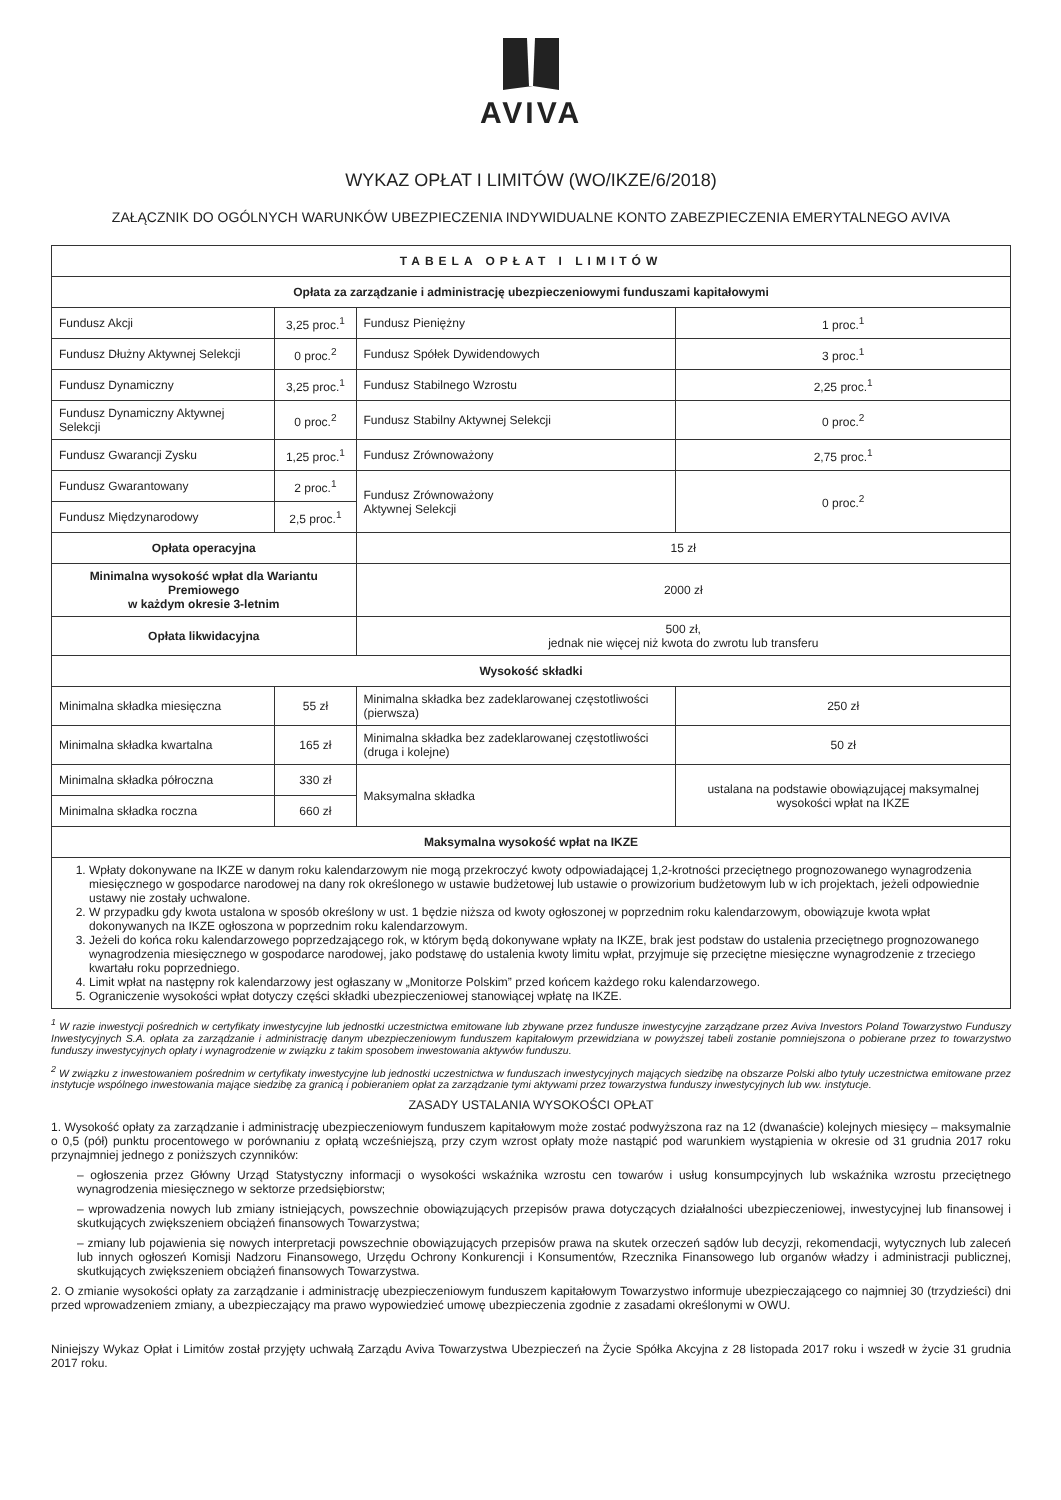AVIVA
WYKAZ OPŁAT I LIMITÓW (WO/IKZE/6/2018)
ZAŁĄCZNIK DO OGÓLNYCH WARUNKÓW UBEZPIECZENIA INDYWIDUALNE KONTO ZABEZPIECZENIA EMERYTALNEGO AVIVA
| TABELA OPŁAT I LIMITÓW | | | |
| --- | --- | --- | --- |
| Opłata za zarządzanie i administrację ubezpieczeniowymi funduszami kapitałowymi | | | |
| Fundusz Akcji | 3,25 proc.<sup>1</sup> | Fundusz Pieniężny | 1 proc.<sup>1</sup> |
| Fundusz Dłużny Aktywnej Selekcji | 0 proc.<sup>2</sup> | Fundusz Spółek Dywidendowych | 3 proc.<sup>1</sup> |
| Fundusz Dynamiczny | 3,25 proc.<sup>1</sup> | Fundusz Stabilnego Wzrostu | 2,25 proc.<sup>1</sup> |
| Fundusz Dynamiczny Aktywnej Selekcji | 0 proc.<sup>2</sup> | Fundusz Stabilny Aktywnej Selekcji | 0 proc.<sup>2</sup> |
| Fundusz Gwarancji Zysku | 1,25 proc.<sup>1</sup> | Fundusz Zrównoważony | 2,75 proc.<sup>1</sup> |
| Fundusz Gwarantowany | 2 proc.<sup>1</sup> | Fundusz Zrównoważony Aktywnej Selekcji | 0 proc.<sup>2</sup> |
| Fundusz Międzynarodowy | 2,5 proc.<sup>1</sup> | | |
| Opłata operacyjna | | 15 zł | |
| Minimalna wysokość wpłat dla Wariantu Premiowego w każdym okresie 3-letnim | | 2000 zł | |
| Opłata likwidacyjna | | 500 zł, jednak nie więcej niż kwota do zwrotu lub transferu | |
| Wysokość składki | | | |
| Minimalna składka miesięczna | 55 zł | Minimalna składka bez zadeklarowanej częstotliwości (pierwsza) | 250 zł |
| Minimalna składka kwartalna | 165 zł | Minimalna składka bez zadeklarowanej częstotliwości (druga i kolejne) | 50 zł |
| Minimalna składka półroczna | 330 zł | Maksymalna składka | ustalana na podstawie obowiązującej maksymalnej wysokości wpłat na IKZE |
| Minimalna składka roczna | 660 zł | | |
| Maksymalna wysokość wpłat na IKZE | | | |
| 1. Wpłaty dokonywane na IKZE w danym roku kalendarzowym nie mogą przekroczyć kwoty odpowiadającej 1,2-krotności przeciętnego prognozowanego wynagrodzenia miesięcznego w gospodarce narodowej na dany rok określonego w ustawie budżetowej lub ustawie o prowizorium budżetowym lub w ich projektach, jeżeli odpowiednie ustawy nie zostały uchwalone. 2. W przypadku gdy kwota ustalona w sposób określony w ust. 1 będzie niższa od kwoty ogłoszonej w poprzednim roku kalendarzowym, obowiązuje kwota wpłat dokonywanych na IKZE ogłoszona w poprzednim roku kalendarzowym. 3. Jeżeli do końca roku kalendarzowego poprzedzającego rok, w którym będą dokonywane wpłaty na IKZE, brak jest podstaw do ustalenia przeciętnego prognozowanego wynagrodzenia miesięcznego w gospodarce narodowej, jako podstawę do ustalenia kwoty limitu wpłat, przyjmuje się przeciętne miesięczne wynagrodzenie z trzeciego kwartału roku poprzedniego. 4. Limit wpłat na następny rok kalendarzowy jest ogłaszany w „Monitorze Polskim” przed końcem każdego roku kalendarzowego. 5. Ograniczenie wysokości wpłat dotyczy części składki ubezpieczeniowej stanowiącej wpłatę na IKZE. | | | |
<sup>1</sup> W razie inwestycji pośrednich w certyfikaty inwestycyjne lub jednostki uczestnictwa emitowane lub zbywane przez fundusze inwestycyjne zarządzane przez Aviva Investors Poland Towarzystwo Funduszy Inwestycyjnych S.A. opłata za zarządzanie i administrację danym ubezpieczeniowym funduszem kapitałowym przewidziana w powyższej tabeli zostanie pomniejszona o pobierane przez to towarzystwo funduszy inwestycyjnych opłaty i wynagrodzenie w związku z takim sposobem inwestowania aktywów funduszu.
<sup>2</sup> W związku z inwestowaniem pośrednim w certyfikaty inwestycyjne lub jednostki uczestnictwa w funduszach inwestycyjnych mających siedzibę na obszarze Polski albo tytuły uczestnictwa emitowane przez instytucje wspólnego inwestowania mające siedzibę za granicą i pobieraniem opłat za zarządzanie tymi aktywami przez towarzystwa funduszy inwestycyjnych lub ww. instytucje.
ZASADY USTALANIA WYSOKOŚCI OPŁAT
1. Wysokość opłaty za zarządzanie i administrację ubezpieczeniowym funduszem kapitałowym może zostać podwyższona raz na 12 (dwanaście) kolejnych miesięcy – maksymalnie o 0,5 (pół) punktu procentowego w porównaniu z opłatą wcześniejszą, przy czym wzrost opłaty może nastąpić pod warunkiem wystąpienia w okresie od 31 grudnia 2017 roku przynajmniej jednego z poniższych czynników:
– ogłoszenia przez Główny Urząd Statystyczny informacji o wysokości wskaźnika wzrostu cen towarów i usług konsumpcyjnych lub wskaźnika wzrostu przeciętnego wynagrodzenia miesięcznego w sektorze przedsiębiorstw;
– wprowadzenia nowych lub zmiany istniejących, powszechnie obowiązujących przepisów prawa dotyczących działalności ubezpieczeniowej, inwestycyjnej lub finansowej i skutkujących zwiększeniem obciążeń finansowych Towarzystwa;
– zmiany lub pojawienia się nowych interpretacji powszechnie obowiązujących przepisów prawa na skutek orzeczeń sądów lub decyzji, rekomendacji, wytycznych lub zaleceń lub innych ogłoszeń Komisji Nadzoru Finansowego, Urzędu Ochrony Konkurencji i Konsumentów, Rzecznika Finansowego lub organów władzy i administracji publicznej, skutkujących zwiększeniem obciążeń finansowych Towarzystwa.
2. O zmianie wysokości opłaty za zarządzanie i administrację ubezpieczeniowym funduszem kapitałowym Towarzystwo informuje ubezpieczającego co najmniej 30 (trzydzieści) dni przed wprowadzeniem zmiany, a ubezpieczający ma prawo wypowiedzieć umowę ubezpieczenia zgodnie z zasadami określonymi w OWU.
Niniejszy Wykaz Opłat i Limitów został przyjęty uchwałą Zarządu Aviva Towarzystwa Ubezpieczeń na Życie Spółka Akcyjna z 28 listopada 2017 roku i wszedł w życie 31 grudnia 2017 roku.